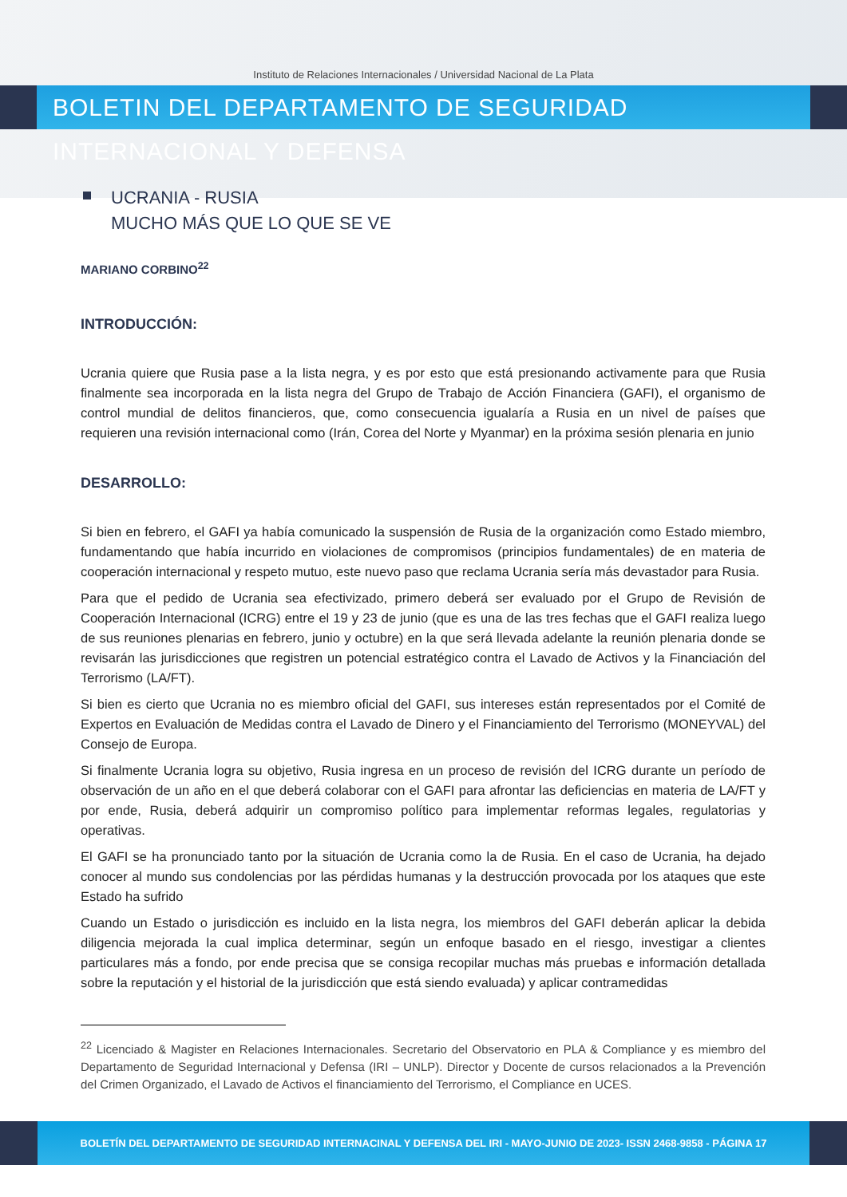Instituto de Relaciones Internacionales / Universidad Nacional de La Plata
BOLETIN DEL DEPARTAMENTO DE SEGURIDAD INTERNACIONAL Y DEFENSA
UCRANIA - RUSIA
MUCHO MÁS QUE LO QUE SE VE
MARIANO CORBINO<sup>22</sup>
INTRODUCCIÓN:
Ucrania quiere que Rusia pase a la lista negra, y es por esto que está presionando activamente para que Rusia finalmente sea incorporada en la lista negra del Grupo de Trabajo de Acción Financiera (GAFI), el organismo de control mundial de delitos financieros, que, como consecuencia igualaría a Rusia en un nivel de países que requieren una revisión internacional como (Irán, Corea del Norte y Myanmar) en la próxima sesión plenaria en junio
DESARROLLO:
Si bien en febrero, el GAFI ya había comunicado la suspensión de Rusia de la organización como Estado miembro, fundamentando que había incurrido en violaciones de compromisos (principios fundamentales) de en materia de cooperación internacional y respeto mutuo, este nuevo paso que reclama Ucrania sería más devastador para Rusia.
Para que el pedido de Ucrania sea efectivizado, primero deberá ser evaluado por el Grupo de Revisión de Cooperación Internacional (ICRG) entre el 19 y 23 de junio (que es una de las tres fechas que el GAFI realiza luego de sus reuniones plenarias en febrero, junio y octubre) en la que será llevada adelante la reunión plenaria donde se revisarán las jurisdicciones que registren un potencial estratégico contra el Lavado de Activos y la Financiación del Terrorismo (LA/FT).
Si bien es cierto que Ucrania no es miembro oficial del GAFI, sus intereses están representados por el Comité de Expertos en Evaluación de Medidas contra el Lavado de Dinero y el Financiamiento del Terrorismo (MONEYVAL) del Consejo de Europa.
Si finalmente Ucrania logra su objetivo, Rusia ingresa en un proceso de revisión del ICRG durante un período de observación de un año en el que deberá colaborar con el GAFI para afrontar las deficiencias en materia de LA/FT y por ende, Rusia, deberá adquirir un compromiso político para implementar reformas legales, regulatorias y operativas.
El GAFI se ha pronunciado tanto por la situación de Ucrania como la de Rusia. En el caso de Ucrania, ha dejado conocer al mundo sus condolencias por las pérdidas humanas y la destrucción provocada por los ataques que este Estado ha sufrido
Cuando un Estado o jurisdicción es incluido en la lista negra, los miembros del GAFI deberán aplicar la debida diligencia mejorada la cual implica determinar, según un enfoque basado en el riesgo, investigar a clientes particulares más a fondo, por ende precisa que se consiga recopilar muchas más pruebas e información detallada sobre la reputación y el historial de la jurisdicción que está siendo evaluada) y aplicar contramedidas
<sup>22</sup> Licenciado & Magister en Relaciones Internacionales. Secretario del Observatorio en PLA & Compliance y es miembro del Departamento de Seguridad Internacional y Defensa (IRI – UNLP). Director y Docente de cursos relacionados a la Prevención del Crimen Organizado, el Lavado de Activos el financiamiento del Terrorismo, el Compliance en UCES.
BOLETÍN DEL DEPARTAMENTO DE SEGURIDAD INTERNACINAL Y DEFENSA DEL IRI - MAYO-JUNIO DE 2023- ISSN 2468-9858 - PÁGINA 17